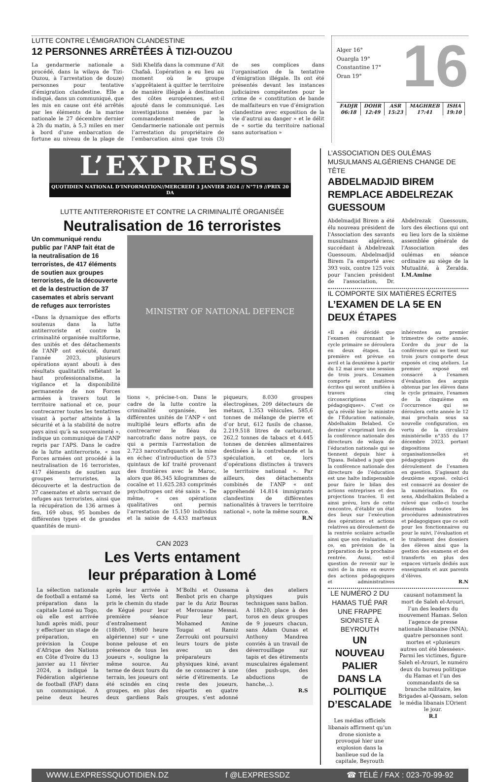LUTTE CONTRE L’ÉMIGRATION CLANDESTINE
12 PERSONNES ARRÊTÉES À TIZI-OUZOU
La gendarmerie nationale a procédé, dans la wilaya de Tizi-Ouzou, à l’arrestation de douze) personnes pour tentative d’émigration clandestine. Elle a indiqué, dans un communiqué, que les mis en cause ont été arrêtés par les éléments de la marine nationale le 27 décembre dernier à 2h du matin, à 5,3 miles en mer à bord d’une embarcation de fortune au niveau de la plage de Sidi Khelifa dans la commune d’Ait Chafaâ. L’opération a eu lieu au moment où le groupe s’apprêtaient à quitter le territoire de manière illégale à destination des côtes européennes, est-il ajouté dans le communiqué. Les investigations menées par le commandement de la Gendarmerie nationale ont permis l’arrestation du propriétaire de l’embarcation ainsi que trois (3) de ses complices dans l’organisation de la tentative d’émigration illégale. Ils ont été présentés devant les instances judiciaires compétentes pour le crime de « constitution de bande de malfaiteurs en vue d’émigration clandestine avec exposition de la vie d’autrui au danger » et le délit de « sortie du territoire national sans autorisation »
Alger 16°
Ouargla 19°
Constantine 17°
Oran 19°
16
| FADJR 06:18 | DOHR 12:49 | ASR 15:23 | MAGHREB 17:41 | ISHA 19:10 |
L’EXPRESS
QUOTIDIEN NATIONAL D’INFORMATION//MERCREDI 3 JANVIER 2024 // N°719 //PRIX 20 DA
LUTTE ANTITERRORISTE ET CONTRE LA CRIMINALITÉ ORGANISÉE
Neutralisation de 16 terroristes
Un communiqué rendu public par l’ANP fait état de la neutralisation de 16 terroristes, de 417 éléments de soutien aux groupes terroristes, de la découverte et de la destruction de 37 casemates et abris servant de refuges aux terroristes
«Dans la dynamique des efforts soutenus dans la lutte antiterroriste et contre la criminalité organisée multiforme, des unités et des détachements de l’ANP ont exécuté, durant l’année 2023, plusieurs opérations ayant abouti à des résultats qualitatifs reflétant le haut professionnalisme, la vigilance et la disponibilité permanente de nos Forces armées à travers tout le territoire national et ce, pour contrecarrer toutes les tentatives visant à porter atteinte à la sécurité et à la stabilité de notre pays ainsi qu’à sa souveraineté », indique un communiqué de l’ANP repris par l’APS. Dans le cadre de la lutte antiterroriste, « nos Forces armées ont procédé à la neutralisation de 16 terroristes, 417 éléments de soutien aux groupes terroristes, la découverte et la destruction de 37 casemates et abris servant de refuges aux terroristes, ainsi que la récupération de 136 armes à feu, 169 obus, 95 bombes de différentes types et de grandes quantités de muni-
MINISTRY OF NATIONAL DEFENCE
tions », précise-t-on. Dans le cadre de la lutte contre la criminalité organisée, les différentes unités de l’ANP « ont multiplié leurs efforts afin de contrecarrer le fléau du narcotrafic dans notre pays, ce qui a permis l’arrestation de 2.723 narcotrafiquants et la mise en échec d’introduction de 573 quintaux de kif traité provenant des frontières avec le Maroc, alors que 86,345 kilogrammes de cocaïne et 11.625.283 comprimés psychotropes ont été saisis ». De même, « ces opérations qualitatives ont permis l’arrestation de 15.150 individus et la saisie de 4.433 marteaux piqueurs, 8.030 groupes électrogènes, 209 détecteurs de métaux, 1.353 véhicules, 585,6 tonnes de mélange de pierre et d’or brut, 612 fusils de chasse, 2.219.518 litres de carburant, 262,2 tonnes de tabacs et 4.445 tonnes de denrées alimentaires destinées à la contrebande et la spéculation, et ce, lors d’opérations distinctes à travers le territoire national ». Par ailleurs, des détachements combinés de l’ANP « ont appréhendé 14.814 immigrants clandestins de différentes nationalités à travers le territoire national », note la même source.
R.N
CAN 2023
Les Verts entament
leur préparation à Lomé
La sélection nationale de football a entamé sa préparation dans la capitale Lomé au Togo, où elle est arrivée lundi après midi, pour y effectuer un stage de préparation, en prévision la Coupe d’Afrique des Nations en Côte d’Ivoire du 13 janvier au 11 février 2024, a indiqué la Fédération algérienne de football (FAF) dans un communiqué. A peine deux heures après leur arrivée à Lomé, les Verts ont pris le chemin du stade de Kégué pour leur première séance d’entraînement (18h00, 19h00 heure algérienne) sur « une bonne pelouse et en présence de tous les joueurs », souligne la même source. Au terme de deux tours du terrain, les joueurs ont été scindés en cinq groupes, en plus des deux gardiens Raïs M’Bolhi et Oussama Benbot pris en charge par le du Aziz Bouras et Merouane Messai. Pour leur part, Mohamed Amine Tougai et Ramiz Zerrouki ont poursuivi leurs tours de piste avec un des préparateurs physiques kiné, avant de se consacrer à une série d’étirements. Le reste des joueurs, répartis en quatre groupes, s’est adonné à des ateliers physiques puis techniques sans ballon. A 18h20, place à des toros en deux groupes de 9 joueurs chacun, sans Adam Ounas et Anthony Mandrea conviés à un travail de déverrouillage sur tapis et des étirements musculaires également (des push-ups, des abductions de hanche,..).
R.S
L’ASSOCIATION DES OULÉMAS MUSULMANS ALGÉRIENS CHANGE DE TÊTE
ABDELMADJID BIREM REMPLACE ABDELREZAK GUESSOUM
Abdelmadjid Birem a été élu nouveau président de l'Association des savants musulmans algériens, succédant à Abdelrezak Guessoum. Abdelmadjid Birem l'a emporté avec 393 voix, contre 125 voix pour l'ancien président de l'association, Dr. Abdelrezak Guessoum, lors des élections qui ont eu lieu lors de la sixième assemblée générale de l'Association des oulémas en séance ordinaire au siège de la Mutualité, à Zeralda. I.M.Amine
IL COMPORTE SIX MATIÈRES ÉCRITES
L’EXAMEN DE LA 5E EN DEUX ÉTAPES
«Il a été décidé que l’examen couronnant le cycle primaire se déroulera en deux étapes. La première est prévue en avril et la deuxième à partir du 12 mai avec une session de trois jours. L’examen comporte six matières écrites qui seront unifiées à travers cinq circonscriptions pédagogiques». C’est ce qu’a révélé hier le ministre de l’Education nationale, Abdelhakim Belabed. Ce dernier s’exprimait lors de la conférence nationale des directeurs de wilaya de l’éducation nationale qui se tiennent depuis hier à Tipasa. Belabed a jugé que la conférence nationale des directeurs de l’éducation est une halte indispensable pour faire le bilan des actions entreprises et des projections tracées. Il est ainsi prévu, lors de cette rencontre, d’établir un état des lieux sur l’exécution des opérations et actions relatives au déroulement de la rentrée scolaire actuelle ainsi que son évaluation, et ce, en prévision de la préparation de la prochaine rentrée. Aussi, est-il question de revenir sur le suivi de la mise en œuvre des actions pédagogiques et administratives inhérentes au premier trimestre de cette année. L’ordre du jour de la conférence qui se tient sur trois jours comporte deux exposés et cinq ateliers. Le premier exposé est consacré à l’examen d’évaluation des acquis obtenus par les élèves dans le cycle primaire, l’examen de la cinquième en l’occurrence qui se déroulera cette année le 12 mai prochain sous sa nouvelle configuration, en vertu de la circulaire ministérielle n°355 du 17 décembre 2023, portant dispositions organisationnelles et pédagogiques du déroulement de l’examen en question. S’agissant du deuxième exposé, celui-ci est consacré au dossier de la numérisation. En ce sens, Abdelhakim Belabed a relevé que celle-ci touche désormais toutes les procédures administratives et pédagogiques que ce soit pour les fonctionnaires ou pour le suivi, l’évaluation et le traitement des dossiers des élèves ainsi que la gestion des examens et des transferts en plus des espaces virtuels dédiés aux enseignants et aux parents d’élèves.
R.N
LE NUMÉRO 2 DU HAMAS TUÉ PAR UNE FRAPPE SIONISTE À BEYROUTH
UN NOUVEAU PALIER DANS LA POLITIQUE D’ESCALADE
Les médias officiels libanais affirment qu’un drone sioniste a provoqué hier une explosion dans la banlieue sud de la capitale, Beyrouth
causant notamment la mort de Saleh el-Arouri, l’un des leaders du mouvement Hamas. Selon l’agence de presse nationale libanaise (NNA), quatre personnes sont mortes et «plusieurs autres ont été blessées». Parmi les victimes, figure Saleh el-Arouri, le numéro deux du bureau politique du Hamas et l’un des commandants de sa branche militaire, les Brigades al-Qassam, selon le média libanais L’Orient le jour.
R.I
WWW.LEXPRESSQUOTIDIEN.DZ f @LEXPRESSDZ ☎ TÉLÉ / FAX : 023-70-99-92